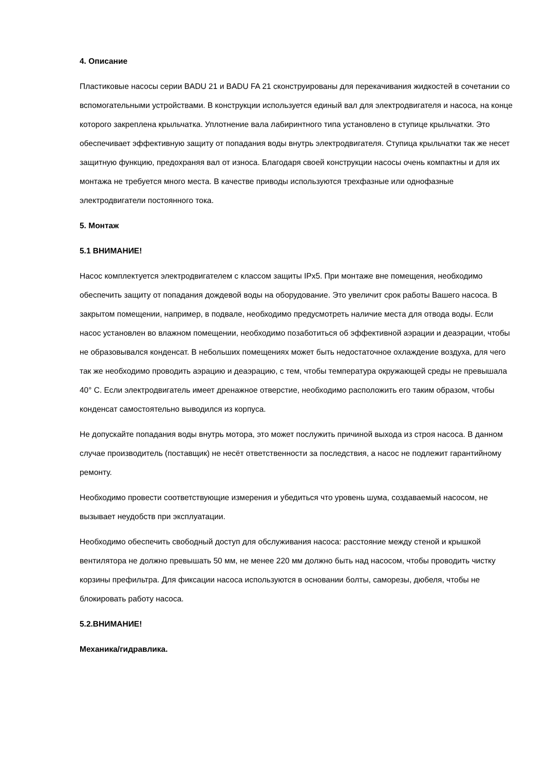4. Описание
Пластиковые насосы серии BADU 21 и BADU FA 21 сконструированы для перекачивания жидкостей в сочетании со вспомогательными устройствами. В конструкции используется единый вал для электродвигателя и насоса, на конце которого закреплена крыльчатка. Уплотнение вала лабиринтного типа установлено в ступице крыльчатки. Это обеспечивает эффективную защиту от попадания воды внутрь электродвигателя. Ступица крыльчатки так же несет защитную функцию, предохраняя вал от износа. Благодаря своей конструкции насосы очень компактны и для их монтажа не требуется много места. В качестве приводы используются трехфазные или однофазные электродвигатели постоянного тока.
5. Монтаж
5.1 ВНИМАНИЕ!
Насос комплектуется электродвигателем с классом защиты IPx5. При монтаже вне помещения, необходимо обеспечить защиту от попадания дождевой воды на оборудование. Это увеличит срок работы Вашего насоса. В закрытом помещении, например, в подвале, необходимо предусмотреть наличие места для отвода воды. Если насос установлен во влажном помещении, необходимо позаботиться об эффективной аэрации и деаэрации, чтобы не образовывался конденсат. В небольших помещениях может быть недостаточное охлаждение воздуха, для чего так же необходимо проводить аэрацию и деаэрацию, с тем, чтобы температура окружающей среды не превышала 40° С. Если электродвигатель имеет дренажное отверстие, необходимо расположить его таким образом, чтобы конденсат самостоятельно выводился из корпуса.
Не допускайте попадания воды внутрь мотора, это может послужить причиной выхода из строя насоса. В данном случае производитель (поставщик) не несёт ответственности за последствия, а насос не подлежит гарантийному ремонту.
Необходимо провести соответствующие измерения и убедиться что уровень шума, создаваемый насосом, не вызывает неудобств при эксплуатации.
Необходимо обеспечить свободный доступ для обслуживания насоса: расстояние между стеной и крышкой вентилятора не должно превышать 50 мм, не менее 220 мм должно быть над насосом, чтобы проводить чистку корзины префильтра. Для фиксации насоса используются в основании болты, саморезы, дюбеля, чтобы не блокировать работу насоса.
5.2.ВНИМАНИЕ!
Механика/гидравлика.